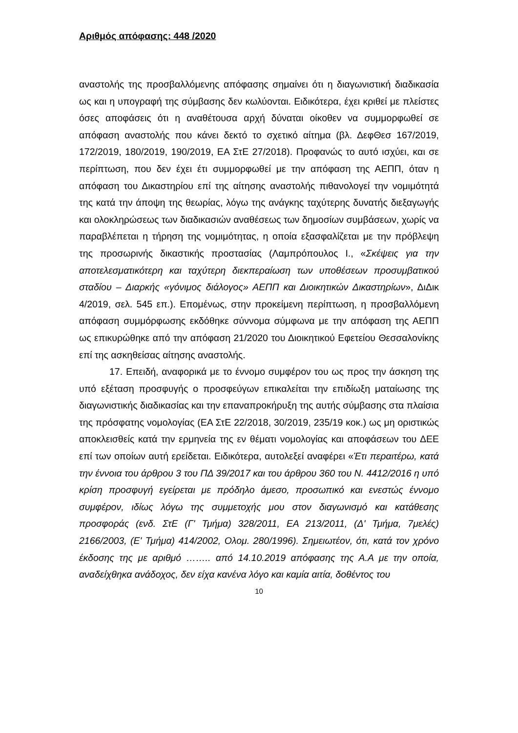Αριθμός απόφασης: 448 /2020
αναστολής της προσβαλλόμενης απόφασης σημαίνει ότι η διαγωνιστική διαδικασία ως και η υπογραφή της σύμβασης δεν κωλύονται. Ειδικότερα, έχει κριθεί με πλείστες όσες αποφάσεις ότι η αναθέτουσα αρχή δύναται οίκοθεν να συμμορφωθεί σε απόφαση αναστολής που κάνει δεκτό το σχετικό αίτημα (βλ. ΔεφΘεσ 167/2019, 172/2019, 180/2019, 190/2019, ΕΑ ΣτΕ 27/2018). Προφανώς το αυτό ισχύει, και σε περίπτωση, που δεν έχει έτι συμμορφωθεί με την απόφαση της ΑΕΠΠ, όταν η απόφαση του Δικαστηρίου επί της αίτησης αναστολής πιθανολογεί την νομιμότητά της κατά την άποψη της θεωρίας, λόγω της ανάγκης ταχύτερης δυνατής διεξαγωγής και ολοκληρώσεως των διαδικασιών αναθέσεως των δημοσίων συμβάσεων, χωρίς να παραβλέπεται η τήρηση της νομιμότητας, η οποία εξασφαλίζεται με την πρόβλεψη της προσωρινής δικαστικής προστασίας (Λαμπρόπουλος Ι., «Σκέψεις για την αποτελεσματικότερη και ταχύτερη διεκπεραίωση των υποθέσεων προσυμβατικού σταδίου – Διαρκής «γόνιμος διάλογος» ΑΕΠΠ και Διοικητικών Δικαστηρίων», ΔιΔικ 4/2019, σελ. 545 επ.). Επομένως, στην προκείμενη περίπτωση, η προσβαλλόμενη απόφαση συμμόρφωσης εκδόθηκε σύννομα σύμφωνα με την απόφαση της ΑΕΠΠ ως επικυρώθηκε από την απόφαση 21/2020 του Διοικητικού Εφετείου Θεσσαλονίκης επί της ασκηθείσας αίτησης αναστολής.
17. Επειδή, αναφορικά με το έννομο συμφέρον του ως προς την άσκηση της υπό εξέταση προσφυγής ο προσφεύγων επικαλείται την επιδίωξη ματαίωσης της διαγωνιστικής διαδικασίας και την επαναπροκήρυξη της αυτής σύμβασης στα πλαίσια της πρόσφατης νομολογίας (ΕΑ ΣτΕ 22/2018, 30/2019, 235/19 κοκ.) ως μη οριστικώς αποκλεισθείς κατά την ερμηνεία της εν θέματι νομολογίας και αποφάσεων του ΔΕΕ επί των οποίων αυτή ερείδεται. Ειδικότερα, αυτολεξεί αναφέρει «Έτι περαιτέρω, κατά την έννοια του άρθρου 3 του ΠΔ 39/2017 και του άρθρου 360 του Ν. 4412/2016 η υπό κρίση προσφυγή εγείρεται με πρόδηλο άμεσο, προσωπικό και ενεστώς έννομο συμφέρον, ιδίως λόγω της συμμετοχής μου στον διαγωνισμό και κατάθεσης προσφοράς (ενδ. ΣτΕ (Γ' Τμήμα) 328/2011, ΕΑ 213/2011, (Δ' Τμήμα, 7μελές) 2166/2003, (Ε' Τμήμα) 414/2002, Ολομ. 280/1996). Σημειωτέον, ότι, κατά τον χρόνο έκδοσης της με αριθμό …….. από 14.10.2019 απόφασης της Α.Α με την οποία, αναδείχθηκα ανάδοχος, δεν είχα κανένα λόγο και καμία αιτία, δοθέντος του
10